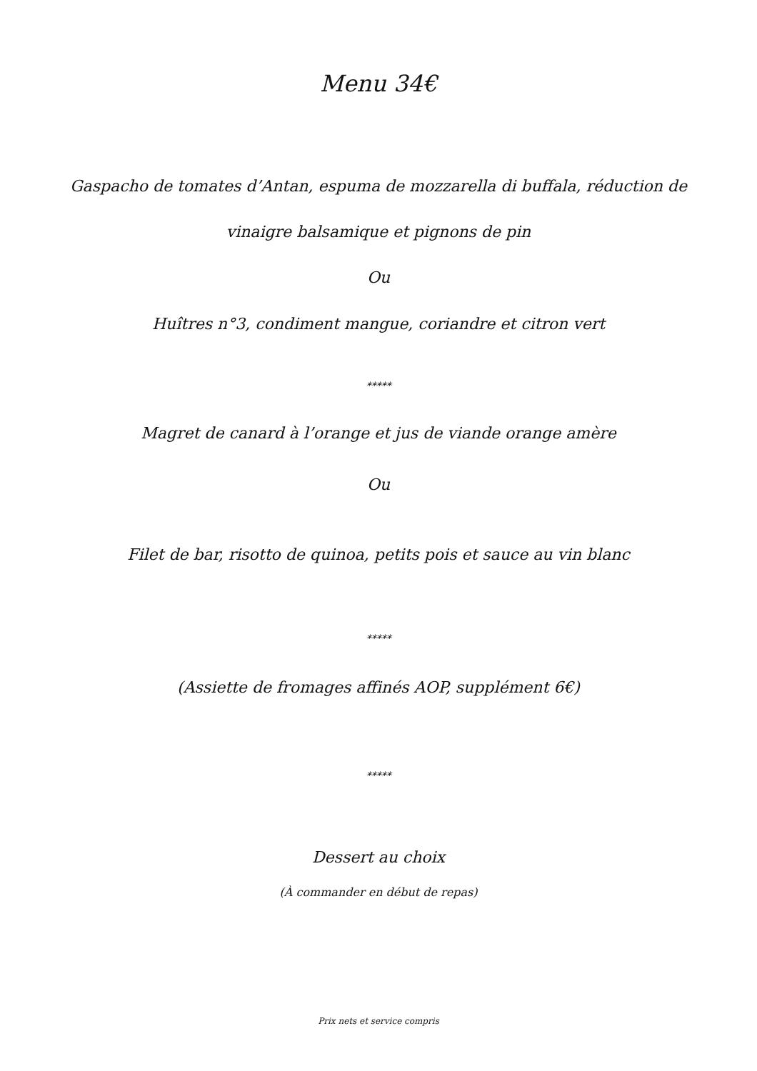Menu 34€
Gaspacho de tomates d’Antan, espuma de mozzarella di buffala, réduction de
vinaigre balsamique et pignons de pin
Ou
Huîtres n°3, condiment mangue, coriandre et citron vert
*****
Magret de canard à l’orange et jus de viande orange amère
Ou
Filet de bar, risotto de quinoa, petits pois et sauce au vin blanc
*****
(Assiette de fromages affinés AOP, supplément 6€)
*****
Dessert au choix
(À commander en début de repas)
Prix nets et service compris